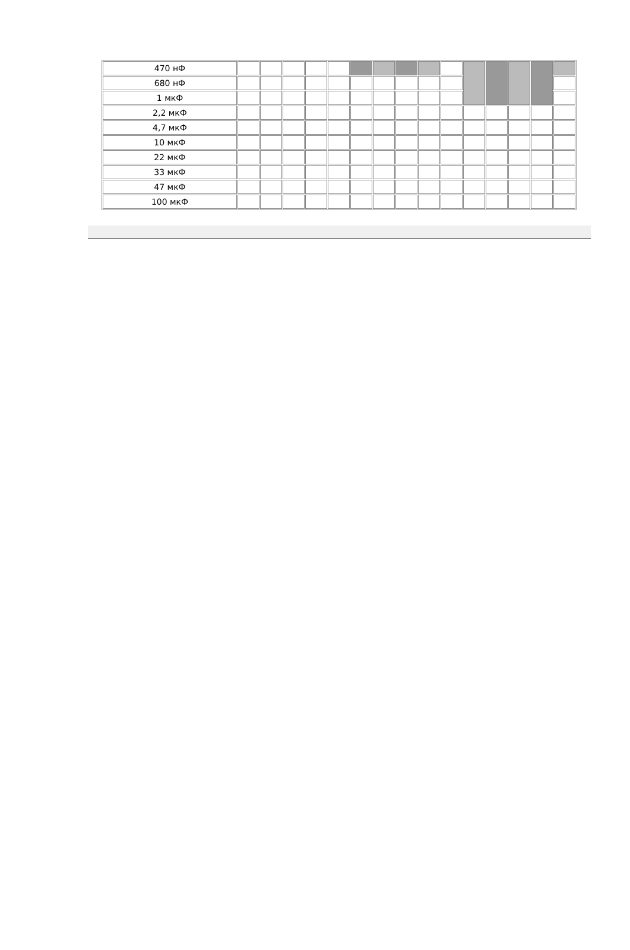| 470 нФ | | | | | | | | | | | | | | | |
| 680 нФ | | | | | | | | | | | | | | | |
| 1 мкФ | | | | | | | | | | | | | | | |
| 2,2 мкФ | | | | | | | | | | | | | | | |
| 4,7 мкФ | | | | | | | | | | | | | | | |
| 10 мкФ | | | | | | | | | | | | | | | |
| 22 мкФ | | | | | | | | | | | | | | | |
| 33 мкФ | | | | | | | | | | | | | | | |
| 47 мкФ | | | | | | | | | | | | | | | |
| 100 мкФ | | | | | | | | | | | | | | | |